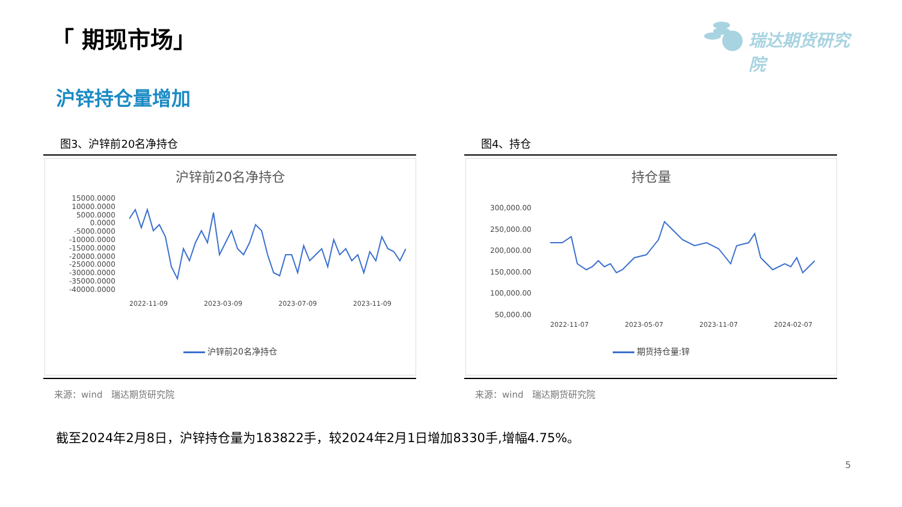「 期现市场」 瑞达期货研究院
沪锌持仓量增加
图3、沪锌前20名净持仓
沪锌前20名净持仓
15000.0000
10000.0000
5000.0000
0.0000
-5000.0000
-10000.0000
-15000.0000
-20000.0000
-25000.0000
-30000.0000
-35000.0000
-40000.0000
2022-11-09 2023-03-09 2023-07-09 2023-11-09
沪锌前20名净持仓
来源：wind　瑞达期货研究院
图4、持仓
持仓量
300,000.00
250,000.00
200,000.00
150,000.00
100,000.00
50,000.00
2022-11-07 2023-05-07 2023-11-07 2024-02-07
期货持仓量:锌
来源：wind　瑞达期货研究院
截至2024年2月8日，沪锌持仓量为183822手，较2024年2月1日增加8330手,增幅4.75%。
5